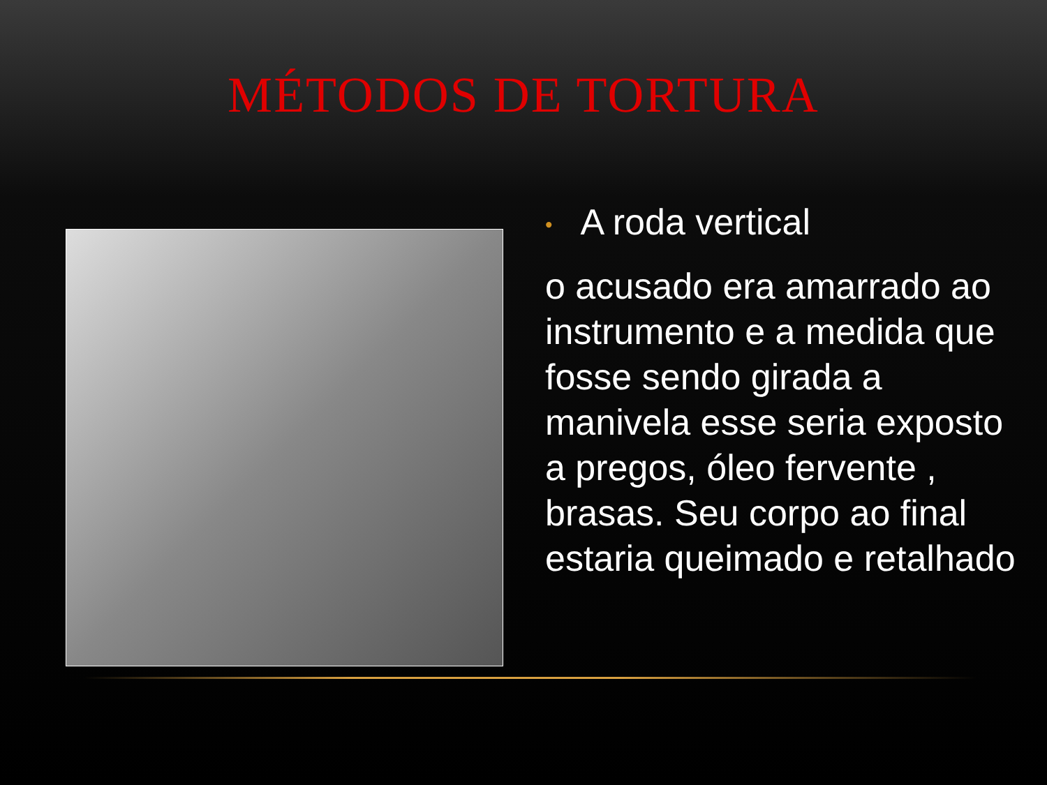MÉTODOS DE TORTURA
• A roda vertical
o acusado era amarrado ao instrumento e a medida que fosse sendo girada a manivela esse seria exposto a pregos, óleo fervente , brasas. Seu corpo ao final estaria queimado e retalhado